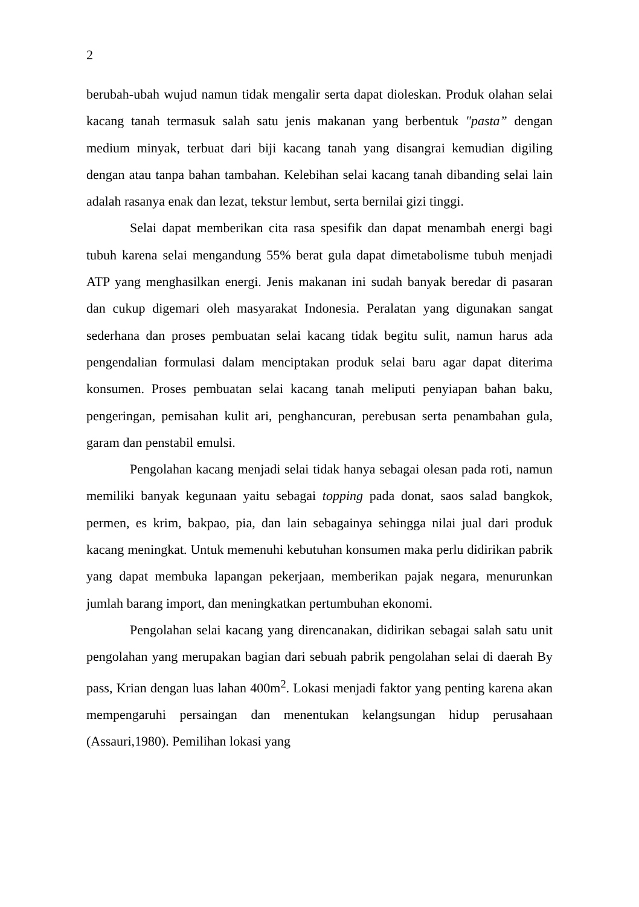2
berubah-ubah wujud namun tidak mengalir serta dapat dioleskan. Produk olahan selai kacang tanah termasuk salah satu jenis makanan yang berbentuk "pasta” dengan medium minyak, terbuat dari biji kacang tanah yang disangrai kemudian digiling dengan atau tanpa bahan tambahan. Kelebihan selai kacang tanah dibanding selai lain adalah rasanya enak dan lezat, tekstur lembut, serta bernilai gizi tinggi.
Selai dapat memberikan cita rasa spesifik dan dapat menambah energi bagi tubuh karena selai mengandung 55% berat gula dapat dimetabolisme tubuh menjadi ATP yang menghasilkan energi. Jenis makanan ini sudah banyak beredar di pasaran dan cukup digemari oleh masyarakat Indonesia. Peralatan yang digunakan sangat sederhana dan proses pembuatan selai kacang tidak begitu sulit, namun harus ada pengendalian formulasi dalam menciptakan produk selai baru agar dapat diterima konsumen. Proses pembuatan selai kacang tanah meliputi penyiapan bahan baku, pengeringan, pemisahan kulit ari, penghancuran, perebusan serta penambahan gula, garam dan penstabil emulsi.
Pengolahan kacang menjadi selai tidak hanya sebagai olesan pada roti, namun memiliki banyak kegunaan yaitu sebagai topping pada donat, saos salad bangkok, permen, es krim, bakpao, pia, dan lain sebagainya sehingga nilai jual dari produk kacang meningkat. Untuk memenuhi kebutuhan konsumen maka perlu didirikan pabrik yang dapat membuka lapangan pekerjaan, memberikan pajak negara, menurunkan jumlah barang import, dan meningkatkan pertumbuhan ekonomi.
Pengolahan selai kacang yang direncanakan, didirikan sebagai salah satu unit pengolahan yang merupakan bagian dari sebuah pabrik pengolahan selai di daerah By pass, Krian dengan luas lahan 400m<sup>2</sup>. Lokasi menjadi faktor yang penting karena akan mempengaruhi persaingan dan menentukan kelangsungan hidup perusahaan (Assauri,1980). Pemilihan lokasi yang